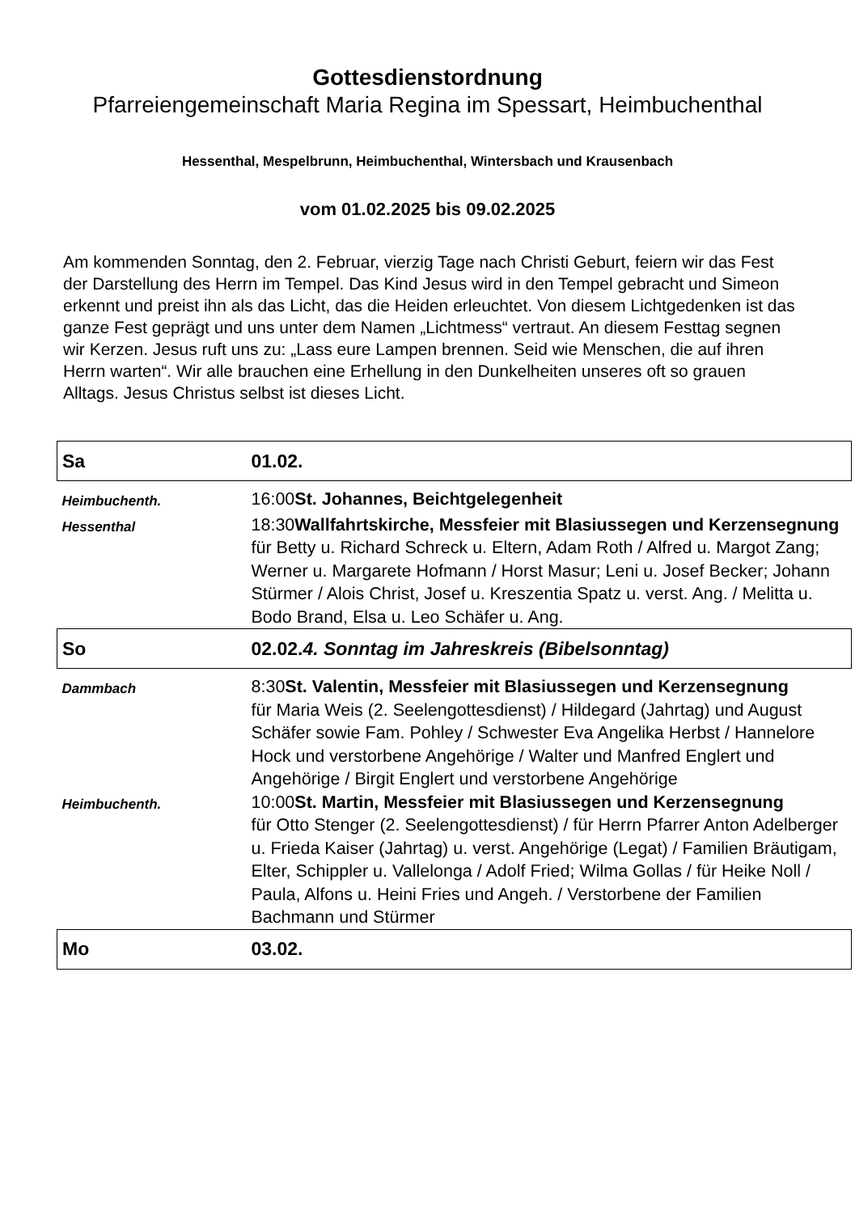Gottesdienstordnung
Pfarreiengemeinschaft Maria Regina im Spessart, Heimbuchenthal
Hessenthal, Mespelbrunn, Heimbuchenthal, Wintersbach und Krausenbach
vom 01.02.2025 bis 09.02.2025
Am kommenden Sonntag, den 2. Februar, vierzig Tage nach Christi Geburt, feiern wir das Fest der Darstellung des Herrn im Tempel. Das Kind Jesus wird in den Tempel gebracht und Simeon erkennt und preist ihn als das Licht, das die Heiden erleuchtet. Von diesem Lichtgedenken ist das ganze Fest geprägt und uns unter dem Namen „Lichtmess“ vertraut. An diesem Festtag segnen wir Kerzen. Jesus ruft uns zu: „Lass eure Lampen brennen. Seid wie Menschen, die auf ihren Herrn warten“. Wir alle brauchen eine Erhellung in den Dunkelheiten unseres oft so grauen Alltags. Jesus Christus selbst ist dieses Licht.
| Sa | 01.02. |
| Heimbuchenth. | 16:00 St. Johannes, Beichtgelegenheit |
| Hessenthal | 18:30 Wallfahrtskirche, Messfeier mit Blasiussegen und Kerzensegnung für Betty u. Richard Schreck u. Eltern, Adam Roth / Alfred u. Margot Zang; Werner u. Margarete Hofmann / Horst Masur; Leni u. Josef Becker; Johann Stürmer / Alois Christ, Josef u. Kreszentia Spatz u. verst. Ang. / Melitta u. Bodo Brand, Elsa u. Leo Schäfer u. Ang. |
| So | 02.02. 4. Sonntag im Jahreskreis (Bibelsonntag) |
| Dammbach | 8:30 St. Valentin, Messfeier mit Blasiussegen und Kerzensegnung für Maria Weis (2. Seelengottesdienst) / Hildegard (Jahrtag) und August Schäfer sowie Fam. Pohley / Schwester Eva Angelika Herbst / Hannelore Hock und verstorbene Angehörige / Walter und Manfred Englert und Angehörige / Birgit Englert und verstorbene Angehörige |
| Heimbuchenth. | 10:00 St. Martin, Messfeier mit Blasiussegen und Kerzensegnung für Otto Stenger (2. Seelengottesdienst) / für Herrn Pfarrer Anton Adelberger u. Frieda Kaiser (Jahrtag) u. verst. Angehörige (Legat) / Familien Bräutigam, Elter, Schippler u. Vallelonga / Adolf Fried; Wilma Gollas / für Heike Noll / Paula, Alfons u. Heini Fries und Angeh. / Verstorbene der Familien Bachmann und Stürmer |
| Mo | 03.02. |